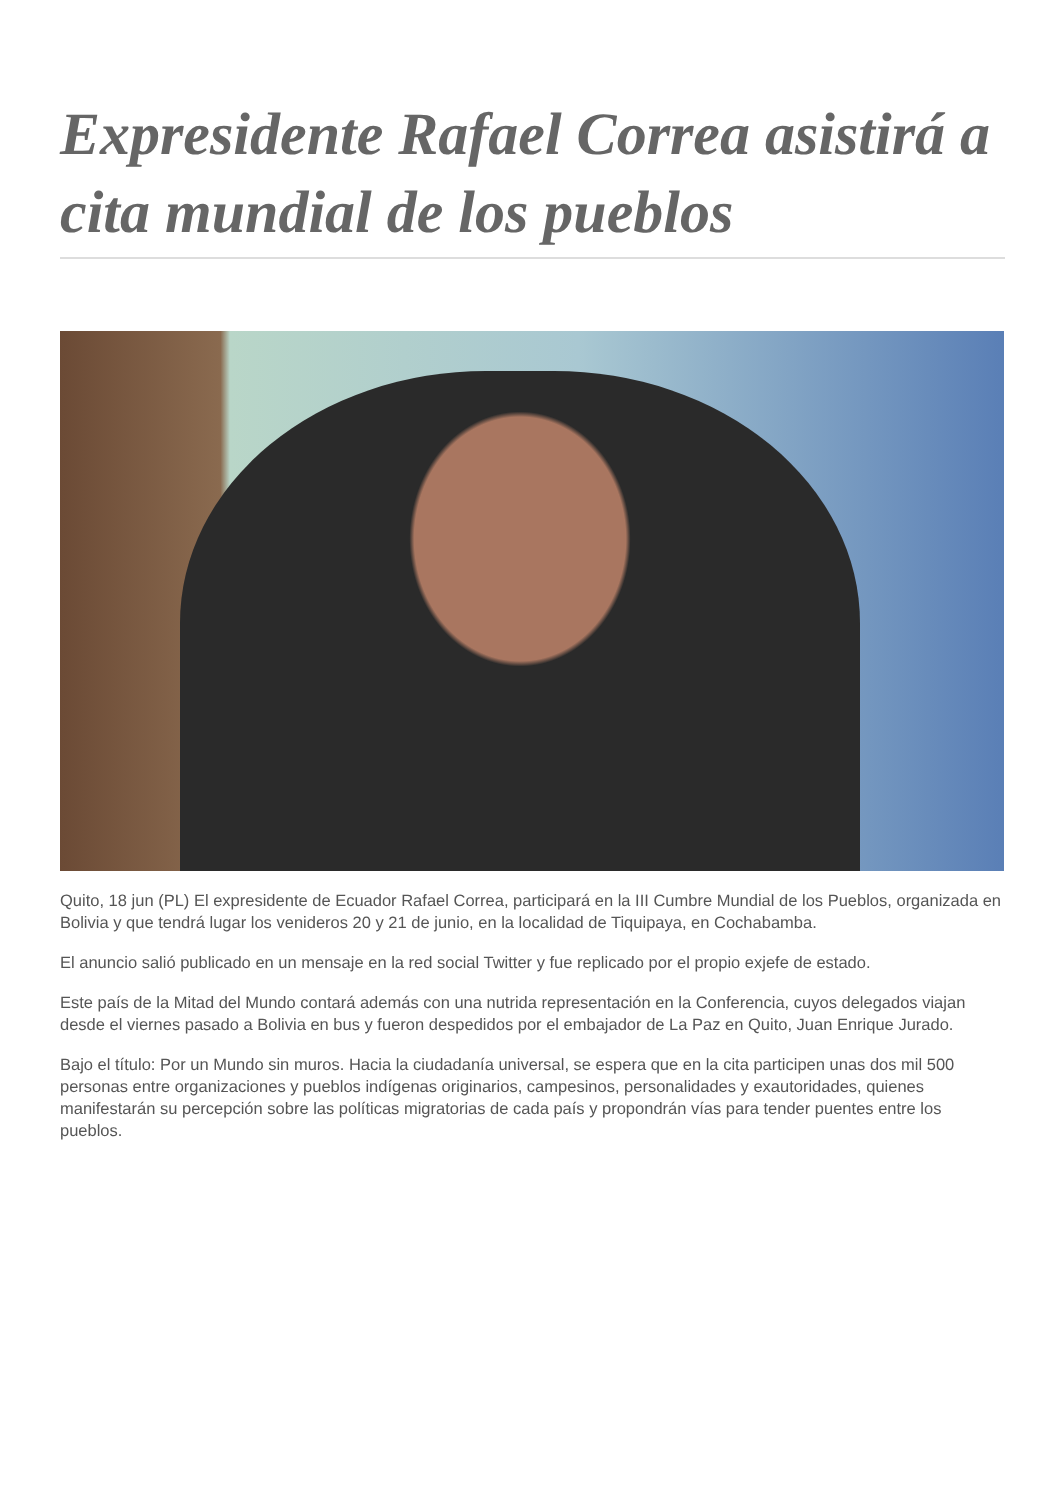Expresidente Rafael Correa asistirá a cita mundial de los pueblos
Quito, 18 jun (PL) El expresidente de Ecuador Rafael Correa, participará en la III Cumbre Mundial de los Pueblos, organizada en Bolivia y que tendrá lugar los venideros 20 y 21 de junio, en la localidad de Tiquipaya, en Cochabamba.
El anuncio salió publicado en un mensaje en la red social Twitter y fue replicado por el propio exjefe de estado.
Este país de la Mitad del Mundo contará además con una nutrida representación en la Conferencia, cuyos delegados viajan desde el viernes pasado a Bolivia en bus y fueron despedidos por el embajador de La Paz en Quito, Juan Enrique Jurado.
Bajo el título: Por un Mundo sin muros. Hacia la ciudadanía universal, se espera que en la cita participen unas dos mil 500 personas entre organizaciones y pueblos indígenas originarios, campesinos, personalidades y exautoridades, quienes manifestarán su percepción sobre las políticas migratorias de cada país y propondrán vías para tender puentes entre los pueblos.